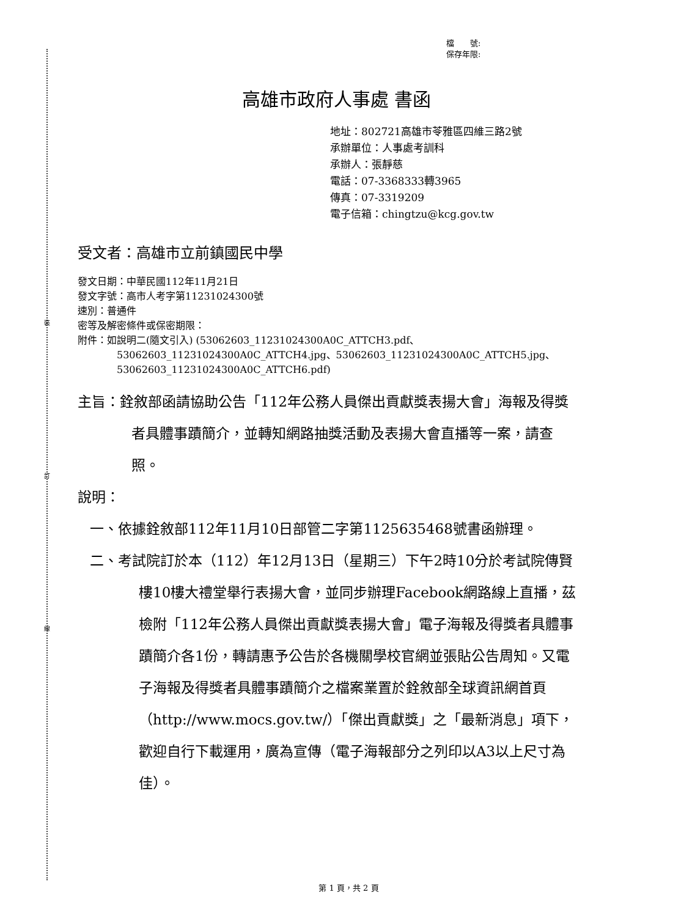裝
訂
線
檔　　號:
保存年限:
高雄市政府人事處 書函
地址：802721高雄市苓雅區四維三路2號
承辦單位：人事處考訓科
承辦人：張靜慈
電話：07-3368333轉3965
傳真：07-3319209
電子信箱：chingtzu@kcg.gov.tw
受文者：高雄市立前鎮國民中學
發文日期：中華民國112年11月21日
發文字號：高市人考字第11231024300號
速別：普通件
密等及解密條件或保密期限：
附件：如說明二(隨文引入) (53062603_11231024300A0C_ATTCH3.pdf、
53062603_11231024300A0C_ATTCH4.jpg、53062603_11231024300A0C_ATTCH5.jpg、53062603_11231024300A0C_ATTCH6.pdf)
主旨：銓敘部函請協助公告「112年公務人員傑出貢獻獎表揚大會」海報及得獎者具體事蹟簡介，並轉知網路抽獎活動及表揚大會直播等一案，請查照。
說明：
一、依據銓敘部112年11月10日部管二字第1125635468號書函辦理。
二、考試院訂於本（112）年12月13日（星期三）下午2時10分於考試院傳賢樓10樓大禮堂舉行表揚大會，並同步辦理Facebook網路線上直播，茲檢附「112年公務人員傑出貢獻獎表揚大會」電子海報及得獎者具體事蹟簡介各1份，轉請惠予公告於各機關學校官網並張貼公告周知。又電子海報及得獎者具體事蹟簡介之檔案業置於銓敘部全球資訊網首頁（http://www.mocs.gov.tw/）「傑出貢獻獎」之「最新消息」項下，歡迎自行下載運用，廣為宣傳（電子海報部分之列印以A3以上尺寸為佳）。
第 1 頁，共 2 頁